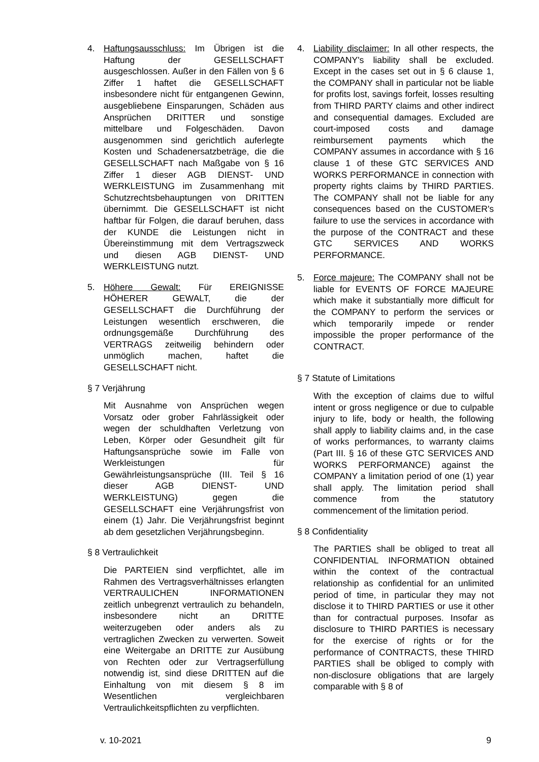4. Haftungsausschluss: Im Übrigen ist die Haftung der GESELLSCHAFT ausgeschlossen. Außer in den Fällen von § 6 Ziffer 1 haftet die GESELLSCHAFT insbesondere nicht für entgangenen Gewinn, ausgebliebene Einsparungen, Schäden aus Ansprüchen DRITTER und sonstige mittelbare und Folgeschäden. Davon ausgenommen sind gerichtlich auferlegte Kosten und Schadenersatzbeträge, die die GESELLSCHAFT nach Maßgabe von § 16 Ziffer 1 dieser AGB DIENST- UND WERKLEISTUNG im Zusammenhang mit Schutzrechtsbehauptungen von DRITTEN übernimmt. Die GESELLSCHAFT ist nicht haftbar für Folgen, die darauf beruhen, dass der KUNDE die Leistungen nicht in Übereinstimmung mit dem Vertragszweck und diesen AGB DIENST- UND WERKLEISTUNG nutzt.
5. Höhere Gewalt: Für EREIGNISSE HÖHERER GEWALT, die der GESELLSCHAFT die Durchführung der Leistungen wesentlich erschweren, die ordnungsgemäße Durchführung des VERTRAGS zeitweilig behindern oder unmöglich machen, haftet die GESELLSCHAFT nicht.
§ 7 Verjährung
Mit Ausnahme von Ansprüchen wegen Vorsatz oder grober Fahrlässigkeit oder wegen der schuldhaften Verletzung von Leben, Körper oder Gesundheit gilt für Haftungsansprüche sowie im Falle von Werkleistungen für Gewährleistungsansprüche (III. Teil § 16 dieser AGB DIENST- UND WERKLEISTUNG) gegen die GESELLSCHAFT eine Verjährungsfrist von einem (1) Jahr. Die Verjährungsfrist beginnt ab dem gesetzlichen Verjährungsbeginn.
§ 8 Vertraulichkeit
Die PARTEIEN sind verpflichtet, alle im Rahmen des Vertragsverhältnisses erlangten VERTRAULICHEN INFORMATIONEN zeitlich unbegrenzt vertraulich zu behandeln, insbesondere nicht an DRITTE weiterzugeben oder anders als zu vertraglichen Zwecken zu verwerten. Soweit eine Weitergabe an DRITTE zur Ausübung von Rechten oder zur Vertragserfüllung notwendig ist, sind diese DRITTEN auf die Einhaltung von mit diesem § 8 im Wesentlichen vergleichbaren Vertraulichkeitspflichten zu verpflichten.
4. Liability disclaimer: In all other respects, the COMPANY's liability shall be excluded. Except in the cases set out in § 6 clause 1, the COMPANY shall in particular not be liable for profits lost, savings forfeit, losses resulting from THIRD PARTY claims and other indirect and consequential damages. Excluded are court-imposed costs and damage reimbursement payments which the COMPANY assumes in accordance with § 16 clause 1 of these GTC SERVICES AND WORKS PERFORMANCE in connection with property rights claims by THIRD PARTIES. The COMPANY shall not be liable for any consequences based on the CUSTOMER's failure to use the services in accordance with the purpose of the CONTRACT and these GTC SERVICES AND WORKS PERFORMANCE.
5. Force majeure: The COMPANY shall not be liable for EVENTS OF FORCE MAJEURE which make it substantially more difficult for the COMPANY to perform the services or which temporarily impede or render impossible the proper performance of the CONTRACT.
§ 7 Statute of Limitations
With the exception of claims due to wilful intent or gross negligence or due to culpable injury to life, body or health, the following shall apply to liability claims and, in the case of works performances, to warranty claims (Part III. § 16 of these GTC SERVICES AND WORKS PERFORMANCE) against the COMPANY a limitation period of one (1) year shall apply. The limitation period shall commence from the statutory commencement of the limitation period.
§ 8 Confidentiality
The PARTIES shall be obliged to treat all CONFIDENTIAL INFORMATION obtained within the context of the contractual relationship as confidential for an unlimited period of time, in particular they may not disclose it to THIRD PARTIES or use it other than for contractual purposes. Insofar as disclosure to THIRD PARTIES is necessary for the exercise of rights or for the performance of CONTRACTS, these THIRD PARTIES shall be obliged to comply with non-disclosure obligations that are largely comparable with § 8 of
v. 10-2021 9